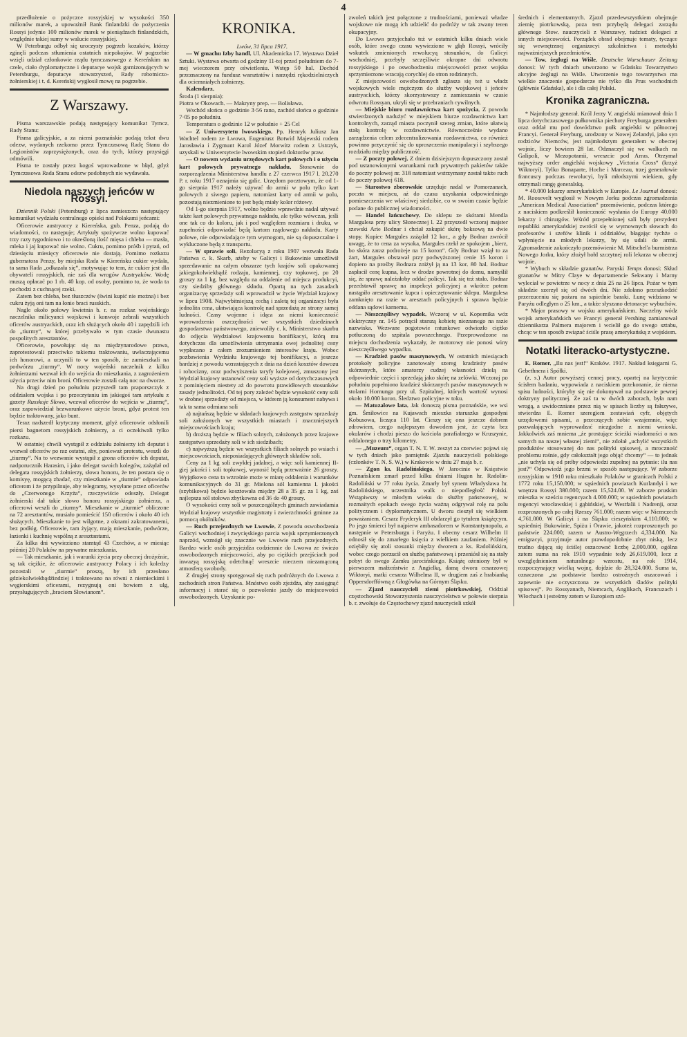4
przedłożenie o pożyczce rossyjskiej w wysokości 350 milionów marek, a upoważnił Bank finlandzki do pożyczenia Rossyi jedynie 100 milionów marek w pieniądzach finlandzkich, względnie takiej sumy w walucie rossyjskiej.
W Peterburgu odbył się uroczysty pogrzeb kozaków, którzy zginęli podczas stłumienia ostatnich niepokojów. W pogrzebie wzięli udział członkowie rządu tymczasowego z Kereńskim na czele, ciało dyplomatyczne i deputacye wojsk garnizonujących w Petersburgu, deputacye stowarzyszeń, Rady robotniczo-żołnierskiej i t. d. Kereńskij wygłosił mowę na pogrzebie.
Z Warszawy.
Pisma warszawskie podają następujący komunikat Tymcz. Rady Stanu:
Pisma galicyjskie, a za niemi poznańskie podają tekst dwu odezw, wydanych rzekomo przez Tymczasową Radę Stanu do Legionistów zaprzysiężonych, oraz do tych, którzy przysięgi odmówili.
Pisma te zostały przez kogoś wprowadzone w błąd, gdyż Tymczasowa Rada Stanu odezw podobnych nie wydawała.
Niedola naszych jeńców w Rossyi.
Dziennik Polski (Petersburg) z lipca zamieszcza następujący komunikat wydziału centralnego opieki nad Polakami jeńcami:
Oficerowie austryaccy z Kiereńska, gub. Penza, podają do wiadomości, co następuje; Artykuły spożywcze wolno kupować trzy razy tygodniowo i to określoną ilość mięsa i chleba — masła, mleka i jaj kupować nie wolno. Cukru, pomimo próśb i pytań, od dziesięciu miesięcy oficerowie nie dostają. Pomimo rozkazu gubernatora Penzy, by miejska Rada w Kiereńsku cukier wydała, ta sama Rada „odkazała się“, motywując to tem, że cukier jest dla obywateli rossyjskich, nie zaś dla wrogów Austryaków. Wodę muszą opłacać po 1 rb. 40 kop. od osoby, pomimo to, że woda ta pochodzi z cuchnącej rzeki.
Zatem bez chleba, bez tłuszczów (świni kupić nie można) i bez cukru żyją oni tam na łonie braci russkich.
Nagle około połowy kwietnia b. r. na rozkaz wojeńskiego naczelnika milicyanci wojskowi i konwoje zebrali wszystkich oficerów austryackich, oraz ich służących około 40 i zapędzili ich do „tiurmy“, w której przebywało w tym czasie dwunastu pospolitych aresztantów.
Oficerowie, powołując się na międzynarodowe prawa, zaprotestowali przeciwko takiemu traktowaniu, uwłaczającemu ich honorowi, a uczynili to w ten sposób, że zamieszkali na podwórzu „tiurmy“. W nocy wojeński naczelnik z kilku żołnierzami wezwał ich do wejścia do mieszkania, z zagrożeniem użycia przeciw nim broni. Oficerowie zostali całą noc na dworze.
Na drugi dzień po południu przyszedł tam praporszczyk z oddziałem wojska i po przeczytaniu im jakiegoś tam artykułu z gazety Russkoje Słowo, wezwał oficerów do wejścia w „tiurmę“, oraz zapowiedział bezwarunkowe użycie broni, gdyż protest ten będzie traktowany, jako bunt.
Teraz nadszedł krytyczny moment, gdyż oficerowie odsłonili piersi bagnetom rossyjskich żołnierzy, a ci oczekiwali tylko rozkazu.
W ostatniej chwili wystąpił z oddziału żołnierzy ich deputat i wezwał oficerów po raz ostatni, aby, ponieważ protestu, weszli do „tiurmy“. Na to wezwanie wystąpił z grona oficerów ich deputat, nadporucznik Harasim, i jako delegat swoich kolegów, zażądał od delegata rossyjskich żołnierzy, słowa honoru, że ten postara się o komisyę, mogącą zbadać, czy mieszkanie w „tiurmie“ odpowiada oficerom i że przypilnuje, aby telegramy, wysyłane przez oficerów do „Czerwonego Krzyża“, rzeczywiście odeszły. Delegat żołnierski dał takie słowo honoru rossyjskiego żołnierza, a oficerowi weszli do „tiurmy“. Mieszkanie w „tiurmie“ obliczone na 72 aresztantów, musiało pomieścić 150 oficerów i około 40 ich służących. Mieszkanie to jest wilgotne, z oknami zakratowanemi, bez podłóg. Oficerowie, tam żyjący, mają mieszkanie, podwórze, łazienki i kuchnię wspólną z aresztantami.
Za kilka dni wywieziono stamtąd 43 Czechów, a w miesiąc później 20 Polaków na prywatne mieszkania.
— Tak mieszkanie, jak i warunki życia przy obecnej drożyźnie, są tak ciężkie, że oficerowie austryaccy Polacy i ich koledzy pozostali w „tiurmie“ proszą, by ich przesłano gdziekolwiekbądźindziej i traktowano na równi z niemieckimi i węgierskimi oficerami, rezygnują oni bowiem z ulg, przysługujących „braciom Słowianom“.
KRONIKA.
Lwów, 31 lipca 1917.
— W gmachu Izby handl. Ul. Akademicka 17. Wystawa Dzieł Sztuki. Wystawa otwarta od godziny 11-tej przed południem do 7-mej wieczorem przy oświetleniu. Wstęp 50 hal. Dochód przeznaczony na fundusz warsztatów i narzędzi rękodzielniczych dla ociemniałych żołnierzy.
Kalendarz.
Środa (1 sierpnia):
Piotra w Okowach. — Makryny prep. — Bolisława.
Wschód słońca o godzinie 3·56 rano, zachód słońca o godzinie 7·05 po południu.
Temperatura o godzinie 12 w południe + 25 Cel
— Z Uniwersytetu lwowskiego. Pp. Henryk Juliusz Jan Wachtel rodem ze Lwowa, Eugeniusz Botwid Majewski rodem Jarosławia i Zygmunt Karol Józef Morwitz rodem z Ustrzyk, uzyskali w Uniwersytecie lwowskim stopień doktorów praw.
— O nowem wydaniu urzędowych kart polowych i o użyciu kart polowych prywatnego nakładu. Stosownie do rozporządzenia Ministerstwa handlu z 27 czerwca 1917 l. 20.270 P. r. roku 1917 oznajmia się galic. Urzędom pocztowym, że od 1-go sierpnia 1917 należy używać do armii w polu tylko kart polowych z siwego papieru, natomiast karty od armii w polu, pozostają niezmienione to jest będą miały kolor różowy.
Od 1-go sierpnia 1917, wolno będzie wprawdzie nadal używać także kart polowych prywatnego nakładu, ale tylko wówczas, jeśli one tak co do koloru, jak i pod względem rozmiaru i druku, w zupełności odpowiadać będą kartom rządowego nakładu. Karty polowe, nie odpowiadające tym wymogom, nie są dopuszczalne i wykluczone będą z transportu.
— W sprawie soli. Rezolucyą z roku 1907 wezwała Rada Państwa c. k. Skarb, ażeby w Galicyi i Bukowinie umożliwił sprzedawanie na całym obszarze tych krajów soli opakowanej jakiegokolwiekbądź rodzaju, kamiennej, czy topkowej, po 20 groszy za 1 kg. bez względu na oddalenie od miejsca produkcyi, czy siedziby głównego składu. Opartą na tych zasadach organizacyę sprzedaży soli wprowadził w życie Wydział krajowy w lipcu 1908. Najwybitniejszą cechą i zaletą tej organizacyi była jednolita cena, ułatwiająca kontrolę nad sprzedażą ze strony samej ludności. Czasy wojenne i idąca za niemi konieczność wprowadzenia oszczędności we wszystkich dziedzinach gospodarstwa państwowego, zniewoliły c. k. Ministerstwo skarbu do odjęcia Wydziałowi krajowemu bonifikacyi, którą mu dotychczas dla umożliwienia utrzymania owej jednolitej ceny wypłacano z całem zrozumieniem interesów kraju. Wobec pozbawienia Wydziału krajowego tej bonifikacyi, a jeszcze bardziej z powodu wzrastających z dnia na dzień kosztów dowozu i robocizny, oraz podwyższenia taryfy kolejowej, zmuszony jest Wydział krajowy ustanowić ceny soli wyższe od dotychczasowych z pominięciem niestety aż do powrotu prawidłowych stosunków zasady jednolitości. Od tej pory zależeć będzie wysokość ceny soli w drobnej sprzedaży od miejsca, w którem ją konsument nabywa i tak ta sama odmiana soli
a) najtańszą będzie w składach krajowych zastępstw sprzedaży soli założonych we wszystkich miastach i znaczniejszych miejscowościach kraju;
b) droższą będzie w filiach solnych, założonych przez krajowe zastępstwa sprzedaży soli w ich siedzibach;
c) najwyższą będzie we wszystkich filiach solnych po wsiach i miejscowościach, nieposiadających głównych składów soli.
Ceny za 1 kg soli zwykłej jadalnej, a więc soli kamiennej II-giej jakości i soli topkowej, wynosić będą przeważnie 26 groszy. Wyjątkowo cena ta wzrośnie może w miarę oddalenia i warunków komunikacyjnych do 31 gr. Mielona sól kamienna I. jakości (szybikowa) będzie kosztowała między 28 a 35 gr. za 1 kg, zaś najlepsza sól stołowa zbytkowna od 36 do 40 groszy.
O wysokości ceny soli w poszczególnych gminach zawiadamia Wydział krajowy wszystkie magistraty i zwierzchności gminne za pomocą okólników.
— Ruch przejezdnych we Lwowie. Z powodu oswobodzenia Galicyi wschodniej i zwycięskiego parcia wojsk sprzymierzonych naprzód, wzmógł się znacznie we Lwowie ruch przejezdnych. Bardzo wiele osób przyjeżdża codziennie do Lwowa ze świeżo oswobodzonych miejscowości, aby po ciężkich przejściach pod inwazyą rossyjską odetchnąć wreszcie nieczem niezamąconą atmosferą swobody.
Z drugiej strony spotęgował się ruch podróżnych do Lwowa z zachodnich stron Państwa. Mnóstwo osób zjeżdża, aby zasięgnąć informacyj i starać się o pozwolenie jazdy do miejscowości oswobodzonych. Uzyskanie po-
zwoleń takich jest połączone z trudnościami, ponieważ władze wojskowe nie mogą ich udzielić do podróży w tak zwany teren okupacyjny.
Do Lwowa przyjechało też w ostatnich kilku dniach wiele osób, które swego czasu wywiezione w głąb Rossyi, wróciły wskutek zmienionych rewolucyą stosunków, do Galicyi wschodniej, przebyły szczęśliwie okropne dni odwrotu rossyjskiego i po oswobodzeniu miejscowości przez wojska sprzymierzone wracają corychlej do stron rodzinnych.
Z miejscowości oswobodzonych zgłasza się też u władz wojskowych wiele mężczyzn do służby wojskowej i jeńców austryackich, którzy skorzystawszy z zamieszania w czasie odwrotu Rossyan, ukryli się w przebraniach cywilnych.
— Miejskie biuro rozdawnictwa kart spożycia. Z powodu stwierdzonych nadużyć w miejskiem biurze rozdawnictwa kart kontrolnych, zarząd miasta poczynił szereg zmian, które ułatwią stałą kontrolę w rozdawnictwie. Równocześnie wydano zarządzenia celem zdecentralizowania rozdawnictwa, co również powinno przyczynić się do uproszczenia manipulacyi i szybszego rozdziału między publiczność.
— Z poczty polowej. Z dniem dzisiejszym dopuszczony został pod ustanowionymi warunkami ruch prywatnych pakietów także do poczty polowej nr. 318 natomiast wstrzymany został także ruch do poczty polowej 618.
— Starostwo zborowskie urzęduje nadal w Pomorzanach, poczta w miejscu, aż do czasu uzyskania odpowiedniego pomieszczenia we właściwej siedzibie, co w swoim czasie będzie podane do publicznej wiadomości.
— Handel łańcuchowy. Do sklepu ze skórami Mendla Margulesa przy ulicy Słonecznej l. 22 przyszedł wczoraj majster szewski Arie Bodnar i chciał zakupić skórę boksową na dwie stopy. Kupiec Margules zażądał 12 kor., a gdy Bodnar zwrócił uwagę, że to cena za wysoka, Margules rzekł ze spokojem „bierz, bo skóra zaraz podrożeje na 15 koron“. Gdy Bodnar wziął to za żart, Margules obstawał przy podwyższonej cenie 15 koron i dopiero na prośby Bodnara zniżył ją na 13 kor. 80 hal. Bodnar zapłacił cenę kupna, lecz w drodze powrotnej do domu, namyślił się, że sprawę należałoby oddać policyi. Tak się też stało. Bodnar przedstawił sprawę na inspekcyi policyjnej a wkrótce potem nastąpiło aresztowanie kupca i opieczętowanie sklepu. Margulesa zamknięto na razie w aresztach policyjnych i sprawa będzie oddana sądowi karnemu.
— Nieszczęśliwy wypadek. Wczoraj w ul. Kopernika wóz elektryczny nr. 145 potrącił starszą kobietę nieznanego na razie nazwiska. Wezwane pogotowie ratunkowe odwiozło ciężko potłuczoną do szpitala powszechnego. Przeprowadzone na miejscu dochodzenia wykazały, że motorowy nie ponosi winy nieszczęśliwego wypadku.
— Kradzież pasów maszynowych. W ostatnich miesiącach protokoły policyjne zanotowały szereg kradzieży pasów skórzanych, które amatorzy cudzej własności dzielą na odpowiednie części i sprzedają jako skórę na zelówki. Wczoraj po południu popełniono kradzież skórzanych pasów maszynowych w stolarni Hornunga przy ul. Szpitalnej, których wartość wynosi około 10.000 koron. Śledztwo policyjne w toku.
— Matuzalowe lata. Jak donoszą pisma poznańskie, we wsi gm. Śmiłowice na Kujawach mieszka staruszka gospodyni Kobusowa, licząca 110 lat. Cieszy się ona jeszcze dobrem zdrowiem, czego najlepszym dowodem jest, że czyta bez okularów i chodzi pieszo do kościoła parafialnego w Kruszynie, oddalonego o trzy kilometry.
— „Muzeum“, organ T. N. T. W. zeszyt za czerwiec pojawi się w tych dniach jako pamiętnik Zjazdu nauczycieli polskiego (członków T. N. S. W.) w Krakowie w dniu 27 maja b. r.
— Zgon ks. Radolińskiego. W Jarocinie w Księstwie Poznańskiem zmarł przed kilku dniami Hugon hr. Radolin-Radoliński w 77 roku życia. Zmarły był synem Władysława hr. Radolińskiego, uczestnika walk o niepodległość Polski. Wstąpiwszy w młodym wieku do służby państwowej, w rozmaitych epokach swego życia ważną odgrywał rolę na polu politycznem i dyplomatycznem. U dworu cieszył się wielkiem poważaniem. Cesarz Fryderyk III obdarzył go tytułem książęcym. Po jego śmierci był najpierw ambasadorem w Konstantynopolu, a następnie w Petersburgu i Paryżu. I obecny cesarz Wilhelm II odnosił się do zmarłego księcia z wielkiem zaufaniem. Później oziębiły się atoli stosunki między dworem a ks. Radolińskim, wobec czego porzucił on służbę państwową i przeniósł się na stały pobyt do swego Zamku jarocińskiego. Książę ożeniony był w pierwszem małżeństwie z Angielką, damą dworu cesarzowej Wiktoryi, matki cesarza Wilhelma II, w drugiem zaś z hrabianką Oppersdorffówną z Głogówka na Górnym Śląsku.
— Zjazd nauczycieli ziemi piotrkowskiej. Oddział częstochowski Stowarzyszenia nauczycielstwa w połowie sierpnia b. r. zwołuje do Częstochowy zjazd nauczycieli szkół
średnich i elementarnych. Zjazd przedewszystkiem obejmuje ziemię piotrkowską, poza tem przybędą delegaci zarządu głównego Stow. nauczycieli z Warszawy, tudzież delegaci z innych miejscowości. Porządek obrad obejmuje tematy, tyczące się wewnętrznej organizacyi szkolnictwa i metodyki najważniejszych przedmiotów.
— Tow. żeglugi na Wiśle. Deutsche Warschauer Zeitung donosi: W tych dniach utworzono w Gdańsku Towarzystwo akcyjne żeglugi na Wiśle. Utworzenie tego towarzystwa ma wielkie znaczenie gospodarcze nie tylko dla Prus wschodnich (głównie Gdańska), ale i dla całej Polski.
Kronika zagraniczna.
* Najmłodszy generał. Król Jerzy V. angielski mianował dnia 1 lipca dotychczasowego pułkownika piechoty Freyburga generałem oraz oddał mu pod dowództwo pułk angielski w północnej Francyi. Generał Freyburg, urodzony w Nowej Zelandyi, jako syn rodziców Niemców, jest najmłodszym generałem w obecnej wojnie, liczy bowiem 28 lat. Odznaczył się we walkach na Galipoli, w Mezopotamii, wreszcie pod Arras. Otrzymał najwyższy order angielski wojskowy „Victoria Cross“ (krzyż Wiktoryi). Tylko Bonaparte, Hoche i Marceau, trzej generałowie francuscy podczas rewolucyi, byli młodszymi wiekiem, gdy otrzymali rangę generalską.
* 40.000 lekarzy amerykańskich w Europie. Le Journal donosi: M. Roosevelt wygłosił w Nowym Jorku podczas zgromadzenia „American Medical Association“ przemówienie, podczas którego z naciskiem podkreślił konieczność wysłania do Europy 40.000 lekarzy i chirurgów. Wśród przepełnionej sali były prezydent republiki amerykańskiej zwrócił się w wymownych słowach do profesorów i szefów klinik i oddziałów, błagając tychże o wpłynięcie na młodych lekarzy, by się udali do armii. Zgromadzenie zakończyło przemówienie M. Mitschel'a burmistrza Nowego Jorku, który złożył hołd szczytnej roli lekarza w obecnej wojnie.
* Wybuch w składzie granatów. Paryski Temps donosi: Skład granatów w Mitry Claye w departamencie Sekwany i Marny wyleciał w powietrze w nocy z dnia 25 na 26 lipca. Pożar w tym składzie szerzył się od dwóch dni. Nie zdołano przeszkodzić przerzuceniu się pożaru na sąsiednie baraki. Łunę widziano w Paryżu odległym o 25 km., a także słyszano detonacye wybuchów.
* Major prasowy w wojsku amerykańskiem. Naczelny wódz wojsk amerykańskich we Francyi generał Pershing zamianował dziennikarza Palmera majorem i wcielił go do swego sztabu, chcąc w ten sposób związać ściśle prasę amerykańską z wojskiem.
Notatki literacko-artystyczne.
E. Romer. „Ilu nas jest!“ Kraków. 1917. Nakład księgarni G. Gebethnera i Spółki.
(z. s.) Autor powyższej cennej pracy, opartej na krytycznie ścisłem badaniu, wypowiada z naciskiem przekonanie, że niema spisu ludności, któryby się nie dokonywał na podstawie pewnej doktryny politycznej. Że zaś ta w dwóch zaborach, była nam wrogą, a uwidoczniane przez nią w spisach liczby są fałszywe, stwierdza E. Romer szeregiem zestawiań cyfr, objętych urzędowemi spisami, a przeczących sobie wzajemnie, więc pozwalających wyprowadzać niezgodne z niemi wnioski. Jakkolwiek zaś mniema „że prostujące ścieżki wiadomości o nas samych na naszej własnej ziemi“, nie zdołał „uchylić wszystkich produktów stosowanej do nas polityki spisowej, a mroczność problemu rośnie, gdy całokształt jego objąć chcemy“ — to jednak „nie uchyla się od próby odpowiedzi zupełnej na pytanie: ilu nas jest?“ Odpowiedź jego brzmi w sposób następujący. W zaborze rossyjskim w 1910 roku mieszkało Polaków w granicach Polski z 1772 roku 15,150.000; w sąsiednich powiatach Kurlandyi i we wnętrzu Rossyi 380.000; razem 15,524.00. W zaborze pruskim mieszka w sześciu regencyach 4.000.000; w sąsiednich powiatach regencyi wrocławskiej i gąbińskiej, w Westfalii i Nadrenji, oraz rozproszonych po całej Rzeszy 761.000; razem więc w Niemczech 4,761.000. W Galicyi i na Śląsku cieszyńskim 4,110.000; w sąsiedniej Bukowinie, Spiżu i Orawie, jakoteż rozproszonych po państwie 224.000; razem w Austro-Węgrzech 4,334.000. Na emigracyi, przyjmuje autor prawdopodobnie zbyt niską, lecz trudno dającą się ściślej oszacować liczbę 2,000.000, ogólna zatem suma na rok 1910 wypadnie tedy 26,619.000, lecz z uwzględnieniem naturalnego wzrostu, na rok 1914, rozpoczynający wielką wojnę, dojdzie do 28,324.000. Suma ta, oznaczona „na podstawie bardzo ostrożnych oszacowań i zapewnie nie oczyszczona ze wszystkich śladów polityki spisowej“. Po Rossyanach, Niemcach, Anglikach, Francuzach i Włochach i jesteśmy zatem w Europiem szó-